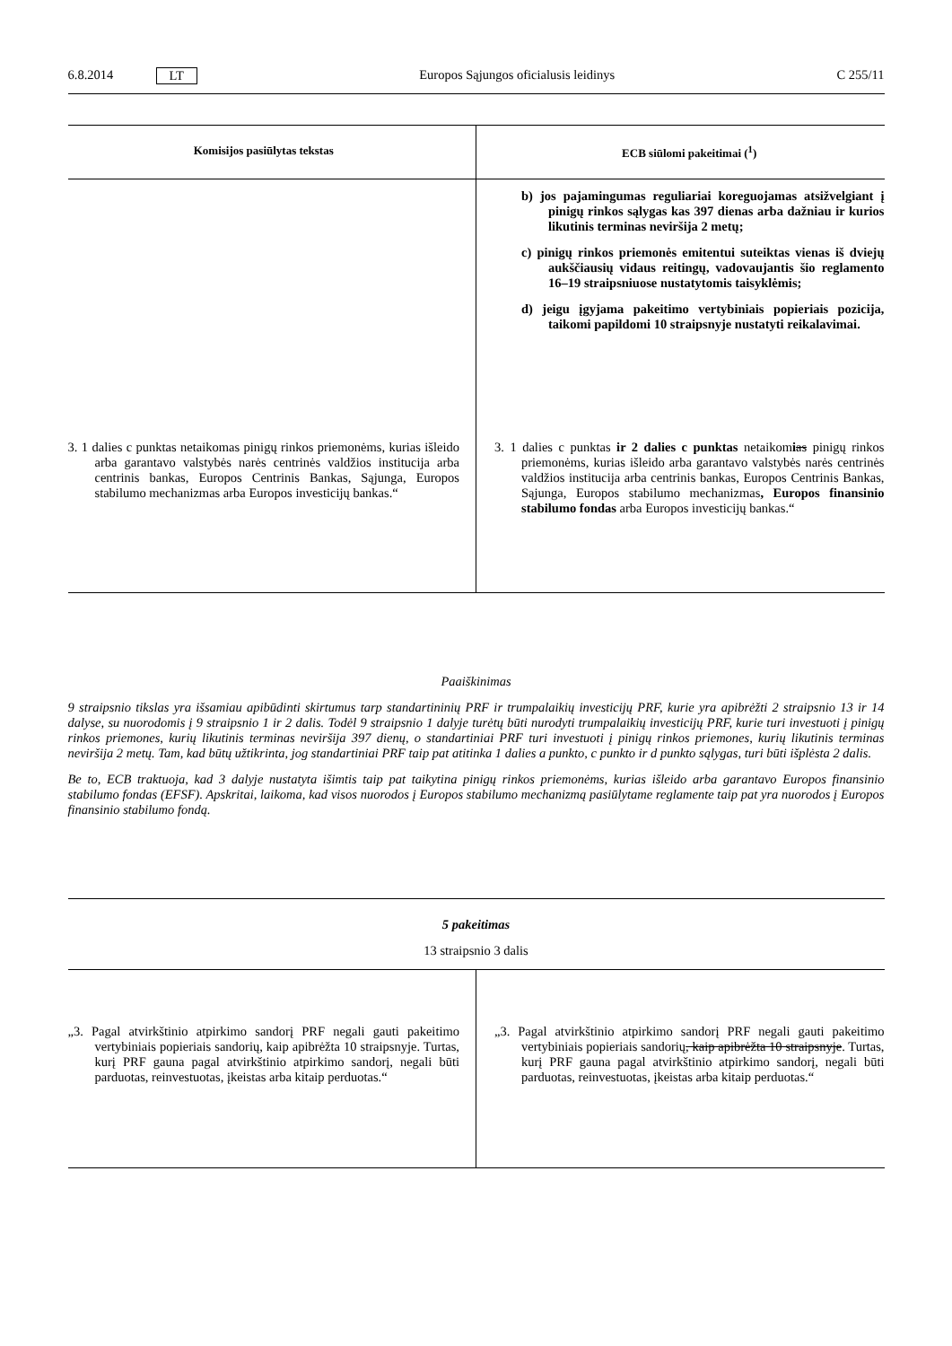6.8.2014 LT Europos Sąjungos oficialusis leidinys C 255/11
| Komisijos pasiūlytas tekstas | ECB siūlomi pakeitimai (<sup>1</sup>) |
| --- | --- |
| | b) jos pajamingumas reguliariai koreguojamas atsižvelgiant į pinigų rinkos sąlygas kas 397 dienas arba dažniau ir kurios likutinis terminas neviršija 2 metų; c) pinigų rinkos priemonės emitentui suteiktas vienas iš dviejų aukščiausių vidaus reitingų, vadovaujantis šio reglamento 16–19 straipsniuose nustatytomis taisyklėmis; d) jeigu įgyjama pakeitimo vertybiniais popieriais pozicija, taikomi papildomi 10 straipsnyje nustatyti reikalavimai. |
| 3. 1 dalies c punktas netaikomas pinigų rinkos priemonėms, kurias išleido arba garantavo valstybės narės centrinės valdžios institucija arba centrinis bankas, Europos Centrinis Bankas, Sąjunga, Europos stabilumo mechanizmas arba Europos investicijų bankas.“ | 3. 1 dalies c punktas ir 2 dalies c punktas netaikom i as pinigų rinkos priemonėms, kurias išleido arba garantavo valstybės narės centrinės valdžios institucija arba centrinis bankas, Europos Centrinis Bankas, Sąjunga, Europos stabilumo mechanizmas , Europos finansinio stabilumo fondas arba Europos investicijų bankas.“ |
Paaiškinimas
9 straipsnio tikslas yra išsamiau apibūdinti skirtumus tarp standartininių PRF ir trumpalaikių investicijų PRF, kurie yra apibrėžti 2 straipsnio 13 ir 14 dalyse, su nuorodomis į 9 straipsnio 1 ir 2 dalis. Todėl 9 straipsnio 1 dalyje turėtų būti nurodyti trumpalaikių investicijų PRF, kurie turi investuoti į pinigų rinkos priemones, kurių likutinis terminas neviršija 397 dienų, o standartiniai PRF turi investuoti į pinigų rinkos priemones, kurių likutinis terminas neviršija 2 metų. Tam, kad būtų užtikrinta, jog standartiniai PRF taip pat atitinka 1 dalies a punkto, c punkto ir d punkto sąlygas, turi būti išplėsta 2 dalis.
Be to, ECB traktuoja, kad 3 dalyje nustatyta išimtis taip pat taikytina pinigų rinkos priemonėms, kurias išleido arba garantavo Europos finansinio stabilumo fondas (EFSF). Apskritai, laikoma, kad visos nuorodos į Europos stabilumo mechanizmą pasiūlytame reglamente taip pat yra nuorodos į Europos finansinio stabilumo fondą.
5 pakeitimas
13 straipsnio 3 dalis
| „3. Pagal atvirkštinio atpirkimo sandorį PRF negali gauti pakeitimo vertybiniais popieriais sandorių, kaip apibrėžta 10 straipsnyje. Turtas, kurį PRF gauna pagal atvirkštinio atpirkimo sandorį, negali būti parduotas, reinvestuotas, įkeistas arba kitaip perduotas.“ | „3. Pagal atvirkštinio atpirkimo sandorį PRF negali gauti pakeitimo vertybiniais popieriais sandorių , kaip apibrėžta 10 straipsnyje . Turtas, kurį PRF gauna pagal atvirkštinio atpirkimo sandorį, negali būti parduotas, reinvestuotas, įkeistas arba kitaip perduotas.“ |